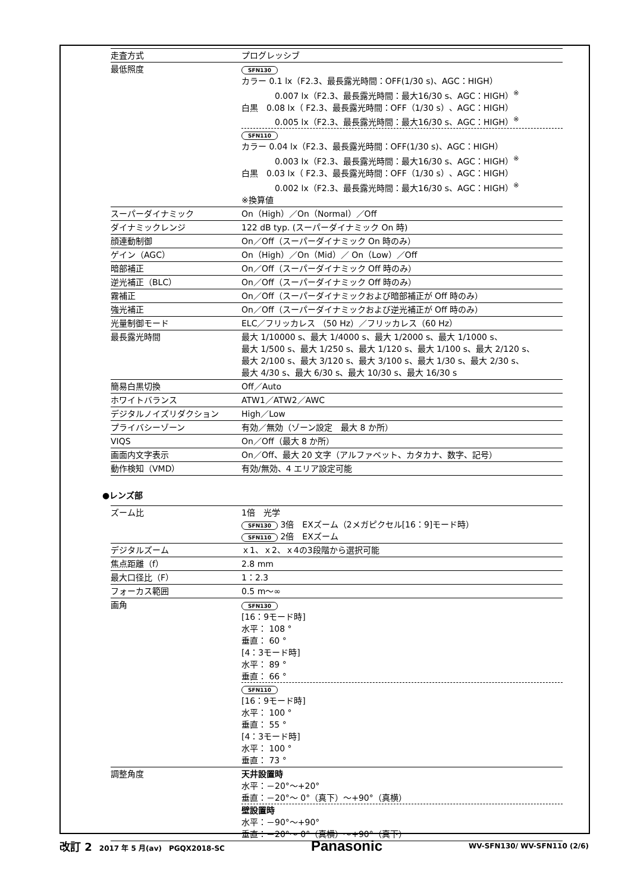| 走査方式 | プログレッシブ |
| 最低照度 | SFN130 カラー 0.1 lx（F2.3、最長露光時間：OFF(1/30 s)、AGC：HIGH） 0.007 lx（F2.3、最長露光時間：最大16/30 s、AGC：HIGH）<sup>※</sup> 白黒 0.08 lx（ F2.3、最長露光時間：OFF（1/30 s）、AGC：HIGH） 0.005 lx（F2.3、最長露光時間：最大16/30 s、AGC：HIGH）<sup>※</sup> SFN110 カラー 0.04 lx（F2.3、最長露光時間：OFF(1/30 s)、AGC：HIGH） 0.003 lx（F2.3、最長露光時間：最大16/30 s、AGC：HIGH）<sup>※</sup> 白黒 0.03 lx（ F2.3、最長露光時間：OFF（1/30 s）、AGC：HIGH） 0.002 lx（F2.3、最長露光時間：最大16/30 s、AGC：HIGH）<sup>※</sup> ※換算値 |
| スーパーダイナミック | On（High）／On（Normal）／Off |
| ダイナミックレンジ | 122 dB typ. (スーパーダイナミック On 時) |
| 顔連動制御 | On／Off（スーパーダイナミック On 時のみ） |
| ゲイン（AGC） | On（High）／On（Mid）／ On（Low）／Off |
| 暗部補正 | On／Off（スーパーダイナミック Off 時のみ） |
| 逆光補正（BLC） | On／Off（スーパーダイナミック Off 時のみ） |
| 霧補正 | On／Off（スーパーダイナミックおよび暗部補正が Off 時のみ） |
| 強光補正 | On／Off（スーパーダイナミックおよび逆光補正が Off 時のみ） |
| 光量制御モード | ELC／フリッカレス （50 Hz）／フリッカレス（60 Hz） |
| 最長露光時間 | 最大 1/10000 s、最大 1/4000 s、最大 1/2000 s、最大 1/1000 s、 最大 1/500 s、最大 1/250 s、最大 1/120 s、最大 1/100 s、最大 2/120 s、 最大 2/100 s、最大 3/120 s、最大 3/100 s、最大 1/30 s、最大 2/30 s、 最大 4/30 s、最大 6/30 s、最大 10/30 s、最大 16/30 s |
| 簡易白黒切換 | Off／Auto |
| ホワイトバランス | ATW1／ATW2／AWC |
| デジタルノイズリダクション | High／Low |
| プライバシーゾーン | 有効／無効（ゾーン設定 最大 8 か所） |
| VIQS | On／Off（最大 8 か所） |
| 画面内文字表示 | On／Off、最大 20 文字（アルファベット、カタカナ、数字、記号） |
| 動作検知（VMD） | 有効/無効、4 エリア設定可能 |
●レンズ部
| ズーム比 | 1倍 光学 SFN130 3倍 EXズーム（2メガピクセル[16：9]モード時） SFN110 2倍 EXズーム |
| デジタルズーム | ｘ1、ｘ2、ｘ4の3段階から選択可能 |
| 焦点距離（f） | 2.8 mm |
| 最大口径比（F） | 1：2.3 |
| フォーカス範囲 | 0.5 m～∞ |
| 画角 | SFN130 [16：9モード時] 水平： 108 ° 垂直： 60 ° [4：3モード時] 水平： 89 ° 垂直： 66 ° SFN110 [16：9モード時] 水平： 100 ° 垂直： 55 ° [4：3モード時] 水平： 100 ° 垂直： 73 ° |
| 調整角度 | 天井設置時 水平：－20°～+20° 垂直：－20°～ 0°（真下）～+90°（真横） 壁設置時 水平：－90°～+90° 垂直：－20°～ 0°（真横）～+90°（真下） |
改訂 2　2017 年 5 月(av)　PGQX2018-SC Panasonic WV-SFN130/ WV-SFN110 (2/6)